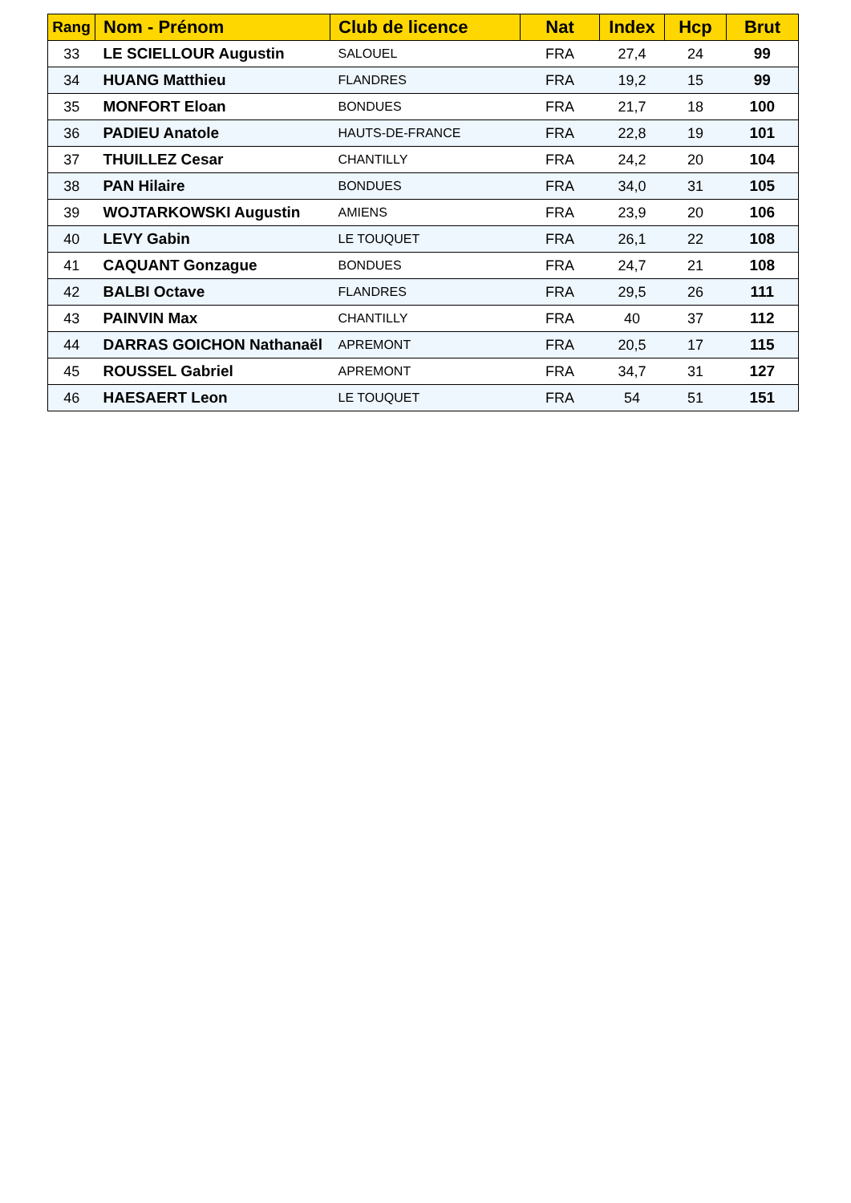| Rang | Nom - Prénom | Club de licence | Nat | Index | Hcp | Brut |
| --- | --- | --- | --- | --- | --- | --- |
| 33 | LE SCIELLOUR Augustin | SALOUEL | FRA | 27,4 | 24 | 99 |
| 34 | HUANG Matthieu | FLANDRES | FRA | 19,2 | 15 | 99 |
| 35 | MONFORT Eloan | BONDUES | FRA | 21,7 | 18 | 100 |
| 36 | PADIEU Anatole | HAUTS-DE-FRANCE | FRA | 22,8 | 19 | 101 |
| 37 | THUILLEZ Cesar | CHANTILLY | FRA | 24,2 | 20 | 104 |
| 38 | PAN Hilaire | BONDUES | FRA | 34,0 | 31 | 105 |
| 39 | WOJTARKOWSKI Augustin | AMIENS | FRA | 23,9 | 20 | 106 |
| 40 | LEVY Gabin | LE TOUQUET | FRA | 26,1 | 22 | 108 |
| 41 | CAQUANT Gonzague | BONDUES | FRA | 24,7 | 21 | 108 |
| 42 | BALBI Octave | FLANDRES | FRA | 29,5 | 26 | 111 |
| 43 | PAINVIN Max | CHANTILLY | FRA | 40 | 37 | 112 |
| 44 | DARRAS GOICHON Nathanaël | APREMONT | FRA | 20,5 | 17 | 115 |
| 45 | ROUSSEL Gabriel | APREMONT | FRA | 34,7 | 31 | 127 |
| 46 | HAESAERT Leon | LE TOUQUET | FRA | 54 | 51 | 151 |